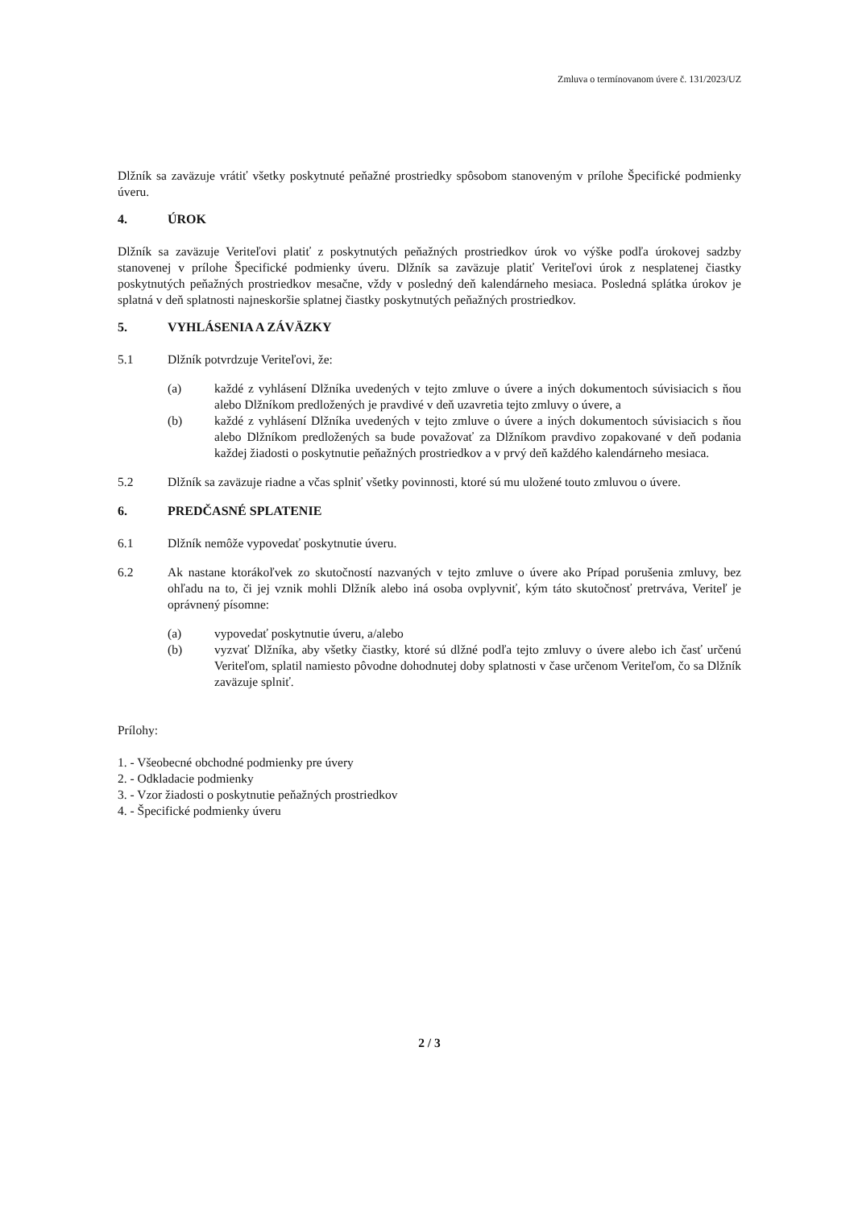Zmluva o termínovanom úvere č. 131/2023/UZ
Dlžník sa zaväzuje vrátiť všetky poskytnuté peňažné prostriedky spôsobom stanoveným v prílohe Špecifické podmienky úveru.
4. ÚROK
Dlžník sa zaväzuje Veriteľovi platiť z poskytnutých peňažných prostriedkov úrok vo výške podľa úrokovej sadzby stanovenej v prílohe Špecifické podmienky úveru. Dlžník sa zaväzuje platiť Veriteľovi úrok z nesplatenej čiastky poskytnutých peňažných prostriedkov mesačne, vždy v posledný deň kalendárneho mesiaca. Posledná splátka úrokov je splatná v deň splatnosti najneskoršie splatnej čiastky poskytnutých peňažných prostriedkov.
5. VYHLÁSENIA A ZÁVÄZKY
5.1 Dlžník potvrdzuje Veriteľovi, že:
(a) každé z vyhlásení Dlžníka uvedených v tejto zmluve o úvere a iných dokumentoch súvisiacich s ňou alebo Dlžníkom predložených je pravdivé v deň uzavretia tejto zmluvy o úvere, a
(b) každé z vyhlásení Dlžníka uvedených v tejto zmluve o úvere a iných dokumentoch súvisiacich s ňou alebo Dlžníkom predložených sa bude považovať za Dlžníkom pravdivo zopakované v deň podania každej žiadosti o poskytnutie peňažných prostriedkov a v prvý deň každého kalendárneho mesiaca.
5.2 Dlžník sa zaväzuje riadne a včas splniť všetky povinnosti, ktoré sú mu uložené touto zmluvou o úvere.
6. PREDČASNÉ SPLATENIE
6.1 Dlžník nemôže vypovedať poskytnutie úveru.
6.2 Ak nastane ktorákoľvek zo skutočností nazvaných v tejto zmluve o úvere ako Prípad porušenia zmluvy, bez ohľadu na to, či jej vznik mohli Dlžník alebo iná osoba ovplyvniť, kým táto skutočnosť pretrváva, Veriteľ je oprávnený písomne:
(a) vypovedať poskytnutie úveru, a/alebo
(b) vyzvať Dlžníka, aby všetky čiastky, ktoré sú dlžné podľa tejto zmluvy o úvere alebo ich časť určenú Veriteľom, splatil namiesto pôvodne dohodnutej doby splatnosti v čase určenom Veriteľom, čo sa Dlžník zaväzuje splniť.
Prílohy:
1. - Všeobecné obchodné podmienky pre úvery
2. - Odkladacie podmienky
3. - Vzor žiadosti o poskytnutie peňažných prostriedkov
4. - Špecifické podmienky úveru
2 / 3